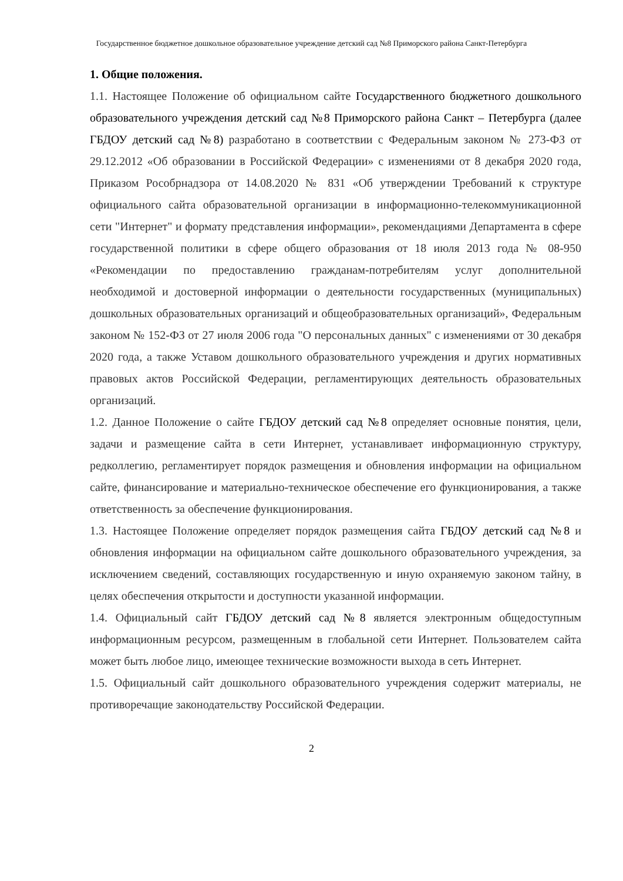Государственное бюджетное дошкольное образовательное учреждение детский сад №8 Приморского района Санкт-Петербурга
1. Общие положения.
1.1. Настоящее Положение об официальном сайте Государственного бюджетного дошкольного образовательного учреждения детский сад №8 Приморского района Санкт – Петербурга (далее ГБДОУ детский сад №8) разработано в соответствии с Федеральным законом № 273-ФЗ от 29.12.2012 «Об образовании в Российской Федерации» с изменениями от 8 декабря 2020 года, Приказом Рособрнадзора от 14.08.2020 № 831 «Об утверждении Требований к структуре официального сайта образовательной организации в информационно-телекоммуникационной сети "Интернет" и формату представления информации», рекомендациями Департамента в сфере государственной политики в сфере общего образования от 18 июля 2013 года № 08-950 «Рекомендации по предоставлению гражданам-потребителям услуг дополнительной необходимой и достоверной информации о деятельности государственных (муниципальных) дошкольных образовательных организаций и общеобразовательных организаций», Федеральным законом № 152-ФЗ от 27 июля 2006 года "О персональных данных" с изменениями от 30 декабря 2020 года, а также Уставом дошкольного образовательного учреждения и других нормативных правовых актов Российской Федерации, регламентирующих деятельность образовательных организаций.
1.2. Данное Положение о сайте ГБДОУ детский сад №8 определяет основные понятия, цели, задачи и размещение сайта в сети Интернет, устанавливает информационную структуру, редколлегию, регламентирует порядок размещения и обновления информации на официальном сайте, финансирование и материально-техническое обеспечение его функционирования, а также ответственность за обеспечение функционирования.
1.3. Настоящее Положение определяет порядок размещения сайта ГБДОУ детский сад №8 и обновления информации на официальном сайте дошкольного образовательного учреждения, за исключением сведений, составляющих государственную и иную охраняемую законом тайну, в целях обеспечения открытости и доступности указанной информации.
1.4. Официальный сайт ГБДОУ детский сад №8 является электронным общедоступным информационным ресурсом, размещенным в глобальной сети Интернет. Пользователем сайта может быть любое лицо, имеющее технические возможности выхода в сеть Интернет.
1.5. Официальный сайт дошкольного образовательного учреждения содержит материалы, не противоречащие законодательству Российской Федерации.
2